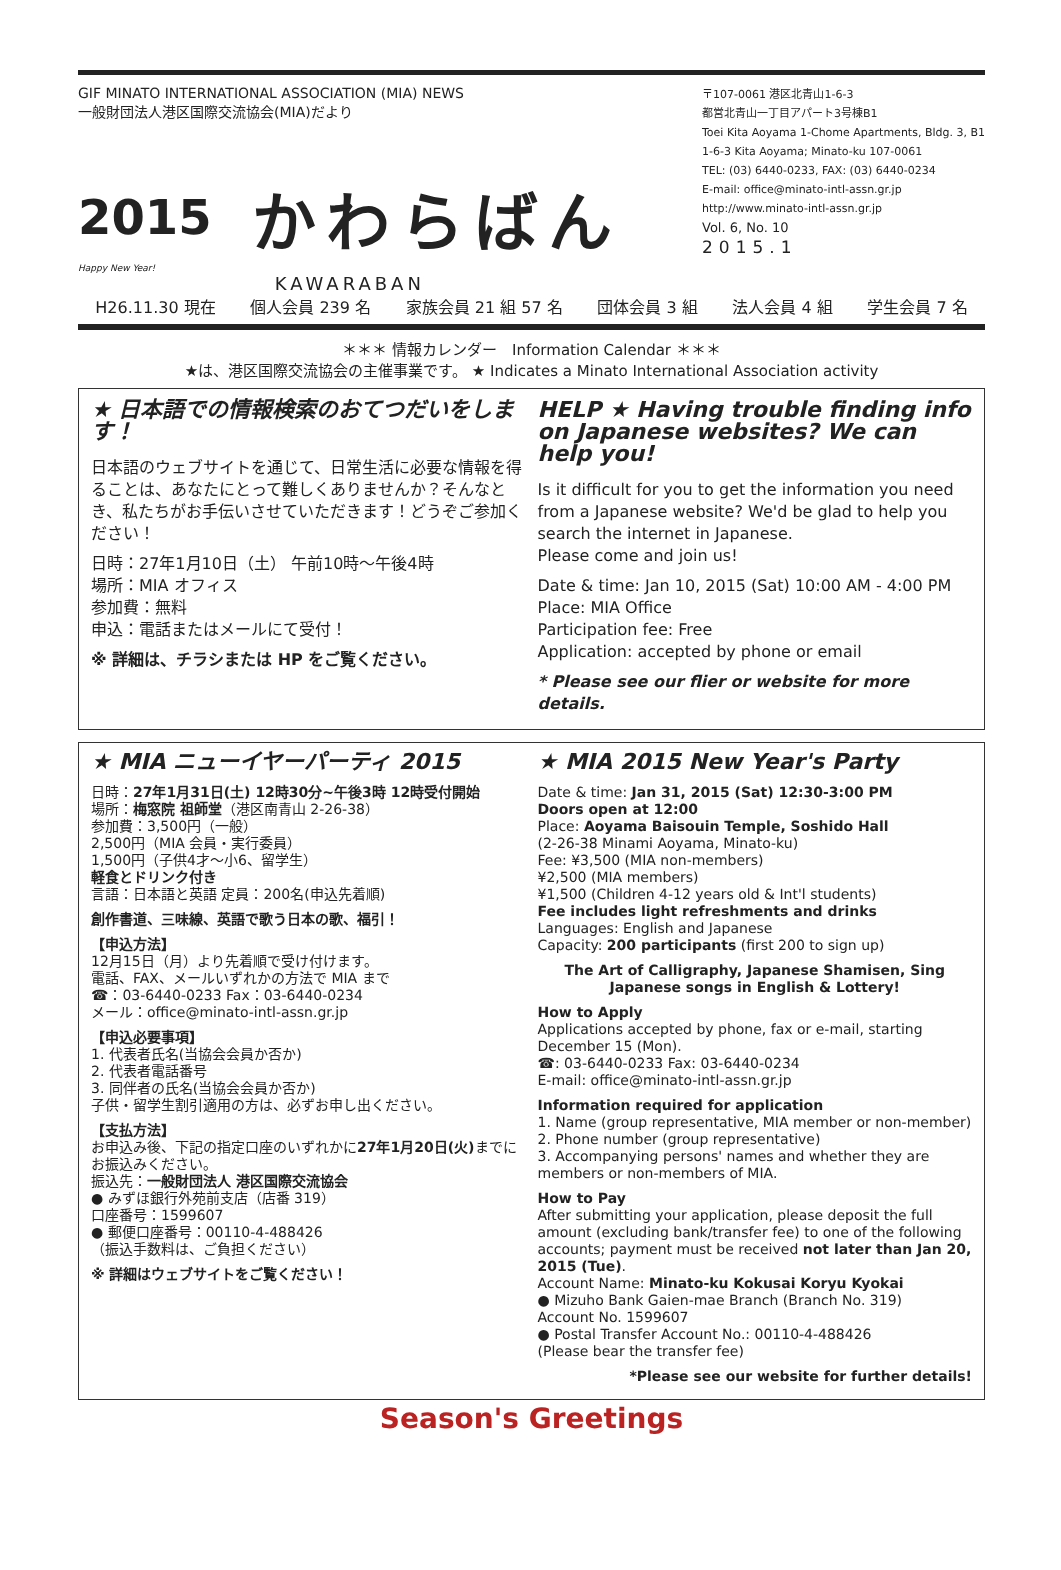GIF MINATO INTERNATIONAL ASSOCIATION (MIA) NEWS
一般財団法人港区国際交流協会(MIA)だより
2015 かわらばん
Happy New Year!
KAWARABAN
〒107-0061 港区北青山1-6-3
都営北青山一丁目アパート3号棟B1
Toei Kita Aoyama 1-Chome Apartments, Bldg. 3, B1
1-6-3 Kita Aoyama; Minato-ku 107-0061
TEL: (03) 6440-0233, FAX: (03) 6440-0234
E-mail: office@minato-intl-assn.gr.jp
http://www.minato-intl-assn.gr.jp
Vol. 6, No. 10
2015.1
H26.11.30 現在 個人会員 239 名 家族会員 21 組 57 名 団体会員 3 組 法人会員 4 組 学生会員 7 名
＊＊＊ 情報カレンダー　Information Calendar ＊＊＊
★は、港区国際交流協会の主催事業です。 ★ Indicates a Minato International Association activity
★ 日本語での情報検索のおてつだいをします！
日本語のウェブサイトを通じて、日常生活に必要な情報を得ることは、あなたにとって難しくありませんか？そんなとき、私たちがお手伝いさせていただきます！どうぞご参加ください！
日時：27年1月10日（土） 午前10時～午後4時
場所：MIA オフィス
参加費：無料
申込：電話またはメールにて受付！
※ 詳細は、チラシまたは HP をご覧ください。
HELP ★ Having trouble finding info on Japanese websites? We can help you!
Is it difficult for you to get the information you need from a Japanese website? We'd be glad to help you search the internet in Japanese.
Please come and join us!
Date & time: Jan 10, 2015 (Sat) 10:00 AM - 4:00 PM
Place: MIA Office
Participation fee: Free
Application: accepted by phone or email
* Please see our flier or website for more details.
★ MIA ニューイヤーパーティ 2015
日時：27年1月31日(土) 12時30分~午後3時 12時受付開始
場所：梅窓院 祖師堂（港区南青山 2-26-38）
参加費：3,500円（一般）
2,500円（MIA 会員・実行委員）
1,500円（子供4才～小6、留学生）
軽食とドリンク付き
言語：日本語と英語 定員：200名(申込先着順)
創作書道、三味線、英語で歌う日本の歌、福引！
【申込方法】
12月15日（月）より先着順で受け付けます。
電話、FAX、メールいずれかの方法で MIA まで
☎：03-6440-0233 Fax：03-6440-0234
メール：office@minato-intl-assn.gr.jp
【申込必要事項】
1. 代表者氏名(当協会会員か否か)
2. 代表者電話番号
3. 同伴者の氏名(当協会会員か否か)
子供・留学生割引適用の方は、必ずお申し出ください。
【支払方法】
お申込み後、下記の指定口座のいずれかに27年1月20日(火) までにお振込みください。
振込先：一般財団法人 港区国際交流協会
● みずほ銀行外苑前支店（店番 319）
口座番号：1599607
● 郵便口座番号：00110-4-488426
（振込手数料は、ご負担ください）
※ 詳細はウェブサイトをご覧ください！
★ MIA 2015 New Year's Party
Date & time: Jan 31, 2015 (Sat) 12:30-3:00 PM
Doors open at 12:00
Place: Aoyama Baisouin Temple, Soshido Hall
(2-26-38 Minami Aoyama, Minato-ku)
Fee: ¥3,500 (MIA non-members)
¥2,500 (MIA members)
¥1,500 (Children 4-12 years old & Int'l students)
Fee includes light refreshments and drinks
Languages: English and Japanese
Capacity: 200 participants (first 200 to sign up)
The Art of Calligraphy, Japanese Shamisen, Sing Japanese songs in English & Lottery!
How to Apply
Applications accepted by phone, fax or e-mail, starting December 15 (Mon).
☎: 03-6440-0233 Fax: 03-6440-0234
E-mail: office@minato-intl-assn.gr.jp
Information required for application
1. Name (group representative, MIA member or non-member)
2. Phone number (group representative)
3. Accompanying persons' names and whether they are members or non-members of MIA.
How to Pay
After submitting your application, please deposit the full amount (excluding bank/transfer fee) to one of the following accounts; payment must be received not later than Jan 20, 2015 (Tue).
Account Name: Minato-ku Kokusai Koryu Kyokai
● Mizuho Bank Gaien-mae Branch (Branch No. 319)
Account No. 1599607
● Postal Transfer Account No.: 00110-4-488426
(Please bear the transfer fee)
*Please see our website for further details!
Season's Greetings